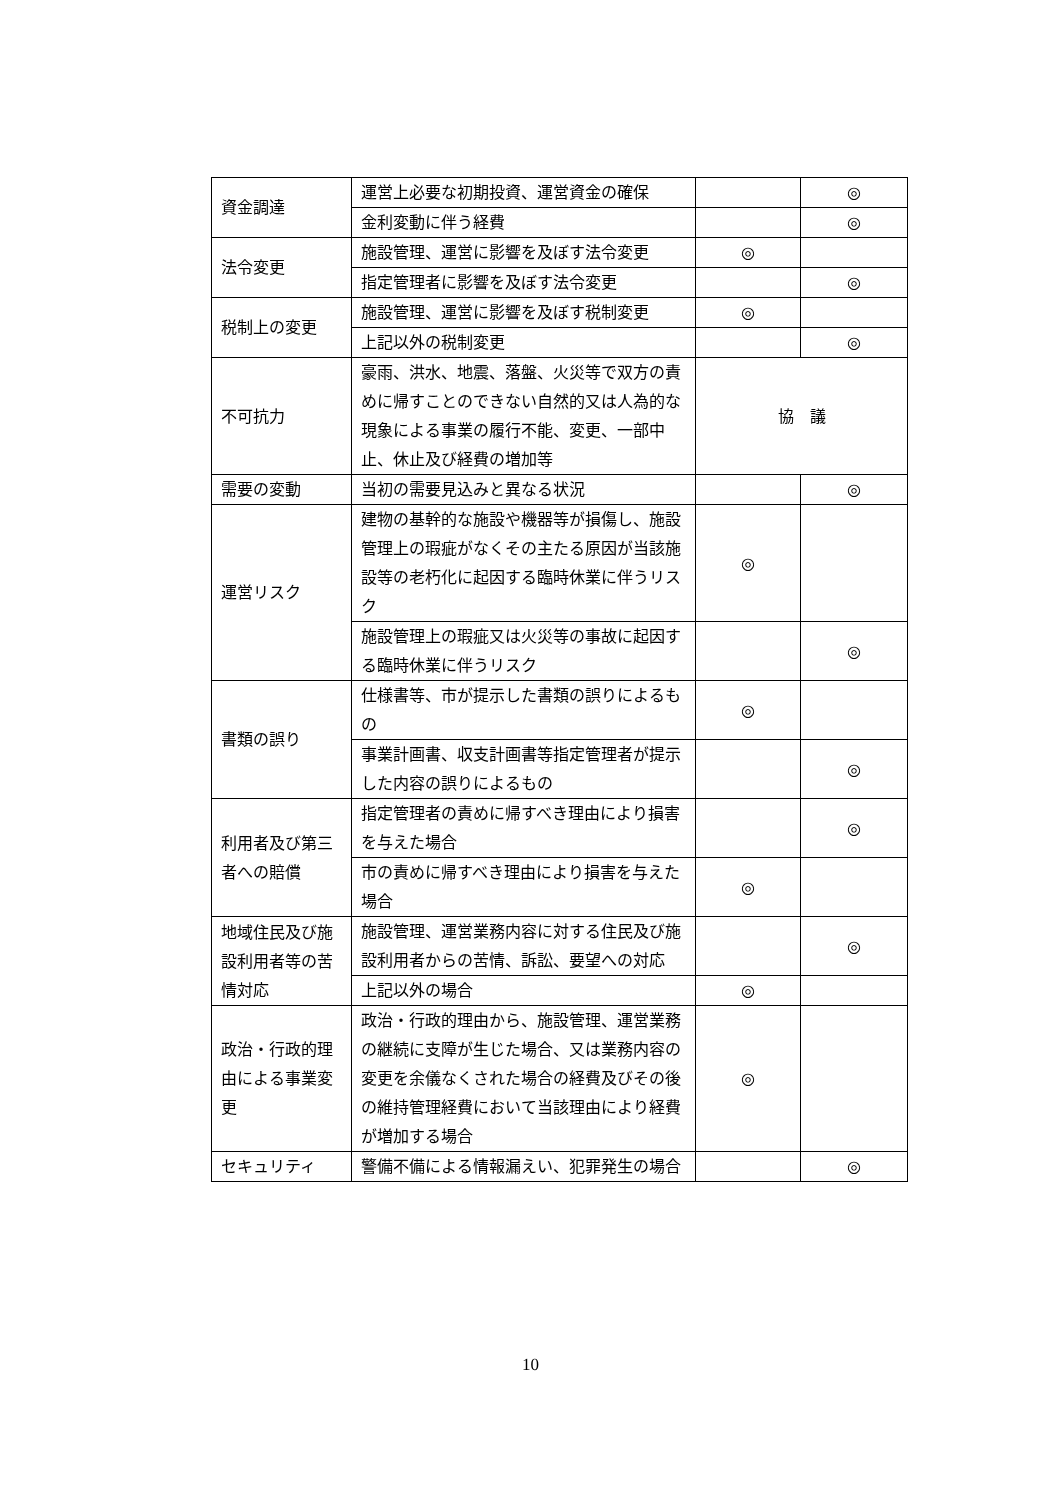| 資金調達 | 運営上必要な初期投資、運営資金の確保 | | ◎ |
| | 金利変動に伴う経費 | | ◎ |
| 法令変更 | 施設管理、運営に影響を及ぼす法令変更 | ◎ | |
| | 指定管理者に影響を及ぼす法令変更 | | ◎ |
| 税制上の変更 | 施設管理、運営に影響を及ぼす税制変更 | ◎ | |
| | 上記以外の税制変更 | | ◎ |
| 不可抗力 | 豪雨、洪水、地震、落盤、火災等で双方の責めに帰すことのできない自然的又は人為的な現象による事業の履行不能、変更、一部中止、休止及び経費の増加等 | 協 議 | |
| 需要の変動 | 当初の需要見込みと異なる状況 | | ◎ |
| 運営リスク | 建物の基幹的な施設や機器等が損傷し、施設管理上の瑕疵がなくその主たる原因が当該施設等の老朽化に起因する臨時休業に伴うリスク | ◎ | |
| | 施設管理上の瑕疵又は火災等の事故に起因する臨時休業に伴うリスク | | ◎ |
| 書類の誤り | 仕様書等、市が提示した書類の誤りによるもの | ◎ | |
| | 事業計画書、収支計画書等指定管理者が提示した内容の誤りによるもの | | ◎ |
| 利用者及び第三者への賠償 | 指定管理者の責めに帰すべき理由により損害を与えた場合 | | ◎ |
| | 市の責めに帰すべき理由により損害を与えた場合 | ◎ | |
| 地域住民及び施設利用者等の苦情対応 | 施設管理、運営業務内容に対する住民及び施設利用者からの苦情、訴訟、要望への対応 | | ◎ |
| | 上記以外の場合 | ◎ | |
| 政治・行政的理由による事業変更 | 政治・行政的理由から、施設管理、運営業務の継続に支障が生じた場合、又は業務内容の変更を余儀なくされた場合の経費及びその後の維持管理経費において当該理由により経費が増加する場合 | ◎ | |
| セキュリティ | 警備不備による情報漏えい、犯罪発生の場合 | | ◎ |
10